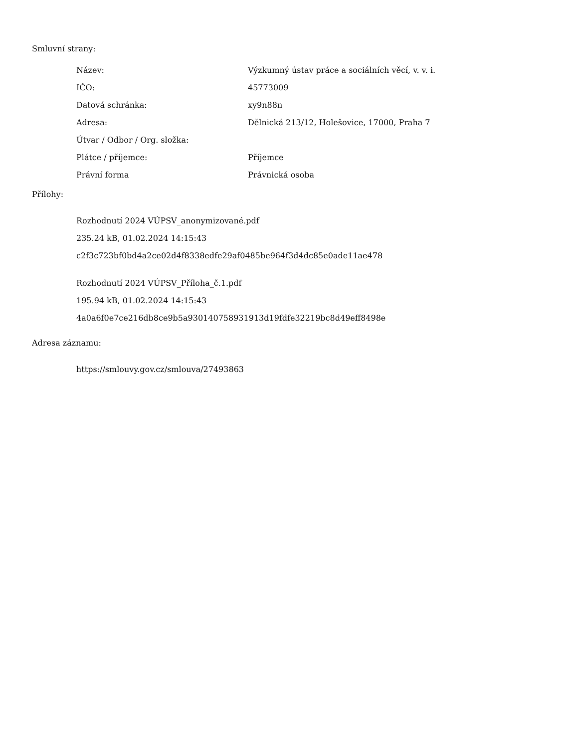Smluvní strany:
| Název: | Výzkumný ústav práce a sociálních věcí, v. v. i. |
| IČO: | 45773009 |
| Datová schránka: | xy9n88n |
| Adresa: | Dělnická 213/12, Holešovice, 17000, Praha 7 |
| Útvar / Odbor / Org. složka: | |
| Plátce / příjemce: | Příjemce |
| Právní forma | Právnická osoba |
Přílohy:
Rozhodnutí 2024 VÚPSV_anonymizované.pdf
235.24 kB, 01.02.2024 14:15:43
c2f3c723bf0bd4a2ce02d4f8338edfe29af0485be964f3d4dc85e0ade11ae478
Rozhodnutí 2024 VÚPSV_Příloha_č.1.pdf
195.94 kB, 01.02.2024 14:15:43
4a0a6f0e7ce216db8ce9b5a930140758931913d19fdfe32219bc8d49eff8498e
Adresa záznamu:
https://smlouvy.gov.cz/smlouva/27493863